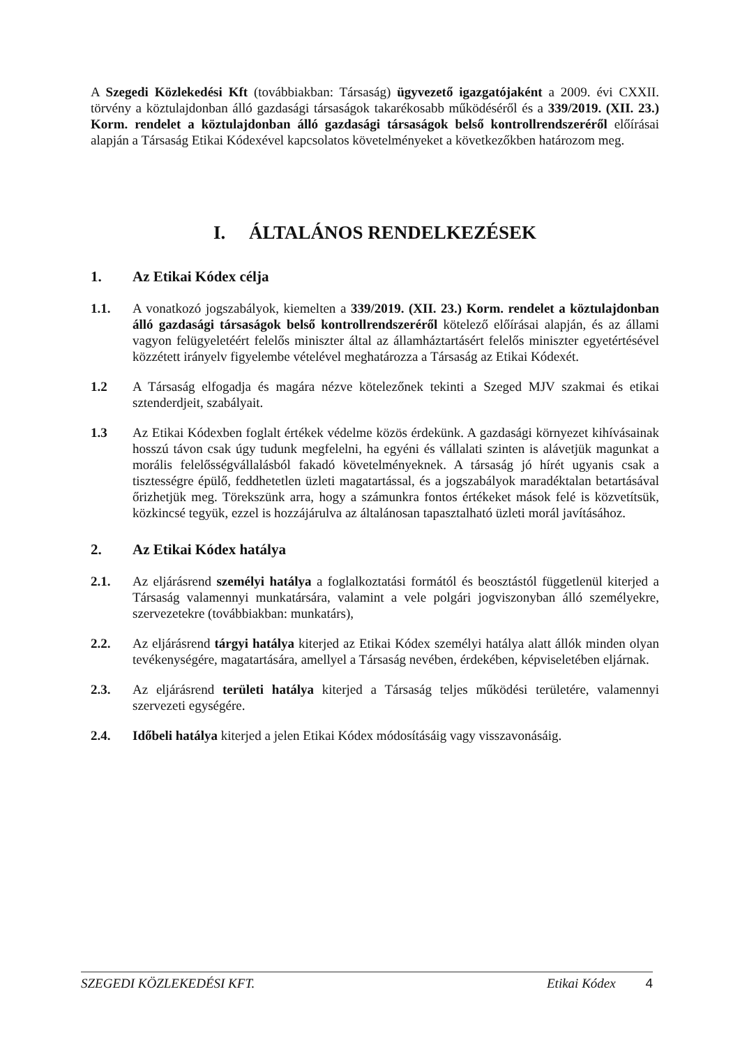A Szegedi Közlekedési Kft (továbbiakban: Társaság) ügyvezető igazgatójaként a 2009. évi CXXII. törvény a köztulajdonban álló gazdasági társaságok takarékosabb működéséről és a 339/2019. (XII. 23.) Korm. rendelet a köztulajdonban álló gazdasági társaságok belső kontrollrendszeréről előírásai alapján a Társaság Etikai Kódexével kapcsolatos követelményeket a következőkben határozom meg.
I. ÁLTALÁNOS RENDELKEZÉSEK
1. Az Etikai Kódex célja
1.1. A vonatkozó jogszabályok, kiemelten a 339/2019. (XII. 23.) Korm. rendelet a köztulajdonban álló gazdasági társaságok belső kontrollrendszeréről kötelező előírásai alapján, és az állami vagyon felügyeletéért felelős miniszter által az államháztartásért felelős miniszter egyetértésével közzétett irányelv figyelembe vételével meghatározza a Társaság az Etikai Kódexét.
1.2 A Társaság elfogadja és magára nézve kötelezőnek tekinti a Szeged MJV szakmai és etikai sztenderdjeit, szabályait.
1.3 Az Etikai Kódexben foglalt értékek védelme közös érdekünk. A gazdasági környezet kihívásainak hosszú távon csak úgy tudunk megfelelni, ha egyéni és vállalati szinten is alávetjük magunkat a morális felelősségvállalásból fakadó követelményeknek. A társaság jó hírét ugyanis csak a tisztességre épülő, feddhetetlen üzleti magatartással, és a jogszabályok maradéktalan betartásával őrizhetjük meg. Törekszünk arra, hogy a számunkra fontos értékeket mások felé is közvetítsük, közkincsé tegyük, ezzel is hozzájárulva az általánosan tapasztalható üzleti morál javításához.
2. Az Etikai Kódex hatálya
2.1. Az eljárásrend személyi hatálya a foglalkoztatási formától és beosztástól függetlenül kiterjed a Társaság valamennyi munkatársára, valamint a vele polgári jogviszonyban álló személyekre, szervezetekre (továbbiakban: munkatárs),
2.2. Az eljárásrend tárgyi hatálya kiterjed az Etikai Kódex személyi hatálya alatt állók minden olyan tevékenységére, magatartására, amellyel a Társaság nevében, érdekében, képviseletében eljárnak.
2.3. Az eljárásrend területi hatálya kiterjed a Társaság teljes működési területére, valamennyi szervezeti egységére.
2.4. Időbeli hatálya kiterjed a jelen Etikai Kódex módosításáig vagy visszavonásáig.
SZEGEDI KÖZLEKEDÉSI KFT. Etikai Kódex 4